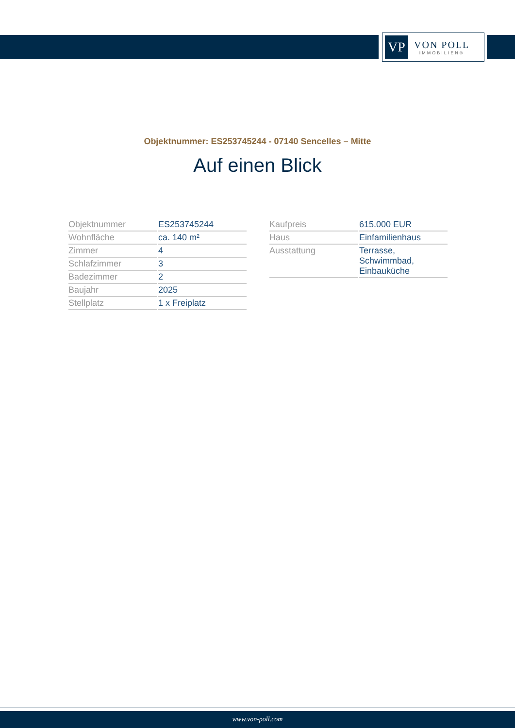VP
VON POLL
IMMOBILIEN®
Objektnummer: ES253745244 - 07140 Sencelles – Mitte
Auf einen Blick
| Objektnummer | ES253745244 |
| Wohnfläche | ca. 140 m² |
| Zimmer | 4 |
| Schlafzimmer | 3 |
| Badezimmer | 2 |
| Baujahr | 2025 |
| Stellplatz | 1 x Freiplatz |
| Kaufpreis | 615.000 EUR |
| Haus | Einfamilienhaus |
| Ausstattung | Terrasse, Schwimmbad, Einbauküche |
www.von-poll.com